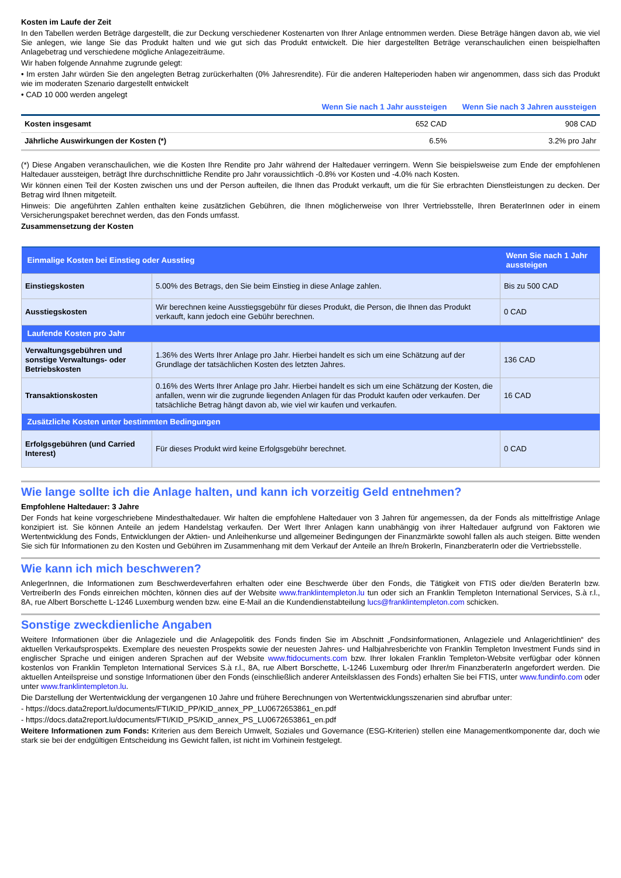Kosten im Laufe der Zeit
In den Tabellen werden Beträge dargestellt, die zur Deckung verschiedener Kostenarten von Ihrer Anlage entnommen werden. Diese Beträge hängen davon ab, wie viel Sie anlegen, wie lange Sie das Produkt halten und wie gut sich das Produkt entwickelt. Die hier dargestellten Beträge veranschaulichen einen beispielhaften Anlagebetrag und verschiedene mögliche Anlagezeiträume.
Wir haben folgende Annahme zugrunde gelegt:
• Im ersten Jahr würden Sie den angelegten Betrag zurückerhalten (0% Jahresrendite). Für die anderen Halteperioden haben wir angenommen, dass sich das Produkt wie im moderaten Szenario dargestellt entwickelt
• CAD 10 000 werden angelegt
| | Wenn Sie nach 1 Jahr aussteigen | Wenn Sie nach 3 Jahren aussteigen |
| --- | --- | --- |
| Kosten insgesamt | 652 CAD | 908 CAD |
| Jährliche Auswirkungen der Kosten (*) | 6.5% | 3.2% pro Jahr |
(*) Diese Angaben veranschaulichen, wie die Kosten Ihre Rendite pro Jahr während der Haltedauer verringern. Wenn Sie beispielsweise zum Ende der empfohlenen Haltedauer aussteigen, beträgt Ihre durchschnittliche Rendite pro Jahr voraussichtlich -0.8% vor Kosten und -4.0% nach Kosten.
Wir können einen Teil der Kosten zwischen uns und der Person aufteilen, die Ihnen das Produkt verkauft, um die für Sie erbrachten Dienstleistungen zu decken. Der Betrag wird Ihnen mitgeteilt.
Hinweis: Die angeführten Zahlen enthalten keine zusätzlichen Gebühren, die Ihnen möglicherweise von Ihrer Vertriebsstelle, Ihren BeraterInnen oder in einem Versicherungspaket berechnet werden, das den Fonds umfasst.
Zusammensetzung der Kosten
| Einmalige Kosten bei Einstieg oder Ausstieg | | Wenn Sie nach 1 Jahr aussteigen |
| --- | --- | --- |
| Einstiegskosten | 5.00% des Betrags, den Sie beim Einstieg in diese Anlage zahlen. | Bis zu 500 CAD |
| Ausstiegskosten | Wir berechnen keine Ausstiegsgebühr für dieses Produkt, die Person, die Ihnen das Produkt verkauft, kann jedoch eine Gebühr berechnen. | 0 CAD |
| Laufende Kosten pro Jahr | | |
| Verwaltungsgebühren und sonstige Verwaltungs- oder Betriebskosten | 1.36% des Werts Ihrer Anlage pro Jahr. Hierbei handelt es sich um eine Schätzung auf der Grundlage der tatsächlichen Kosten des letzten Jahres. | 136 CAD |
| Transaktionskosten | 0.16% des Werts Ihrer Anlage pro Jahr. Hierbei handelt es sich um eine Schätzung der Kosten, die anfallen, wenn wir die zugrunde liegenden Anlagen für das Produkt kaufen oder verkaufen. Der tatsächliche Betrag hängt davon ab, wie viel wir kaufen und verkaufen. | 16 CAD |
| Zusätzliche Kosten unter bestimmten Bedingungen | | |
| Erfolgsgebühren (und Carried Interest) | Für dieses Produkt wird keine Erfolgsgebühr berechnet. | 0 CAD |
Wie lange sollte ich die Anlage halten, und kann ich vorzeitig Geld entnehmen?
Empfohlene Haltedauer: 3 Jahre
Der Fonds hat keine vorgeschriebene Mindesthaltedauer. Wir halten die empfohlene Haltedauer von 3 Jahren für angemessen, da der Fonds als mittelfristige Anlage konzipiert ist. Sie können Anteile an jedem Handelstag verkaufen. Der Wert Ihrer Anlagen kann unabhängig von ihrer Haltedauer aufgrund von Faktoren wie Wertentwicklung des Fonds, Entwicklungen der Aktien- und Anleihenkurse und allgemeiner Bedingungen der Finanzmärkte sowohl fallen als auch steigen. Bitte wenden Sie sich für Informationen zu den Kosten und Gebühren im Zusammenhang mit dem Verkauf der Anteile an Ihre/n BrokerIn, FinanzberaterIn oder die Vertriebsstelle.
Wie kann ich mich beschweren?
AnlegerInnen, die Informationen zum Beschwerdeverfahren erhalten oder eine Beschwerde über den Fonds, die Tätigkeit von FTIS oder die/den BeraterIn bzw. VertreiberIn des Fonds einreichen möchten, können dies auf der Website www.franklintempleton.lu tun oder sich an Franklin Templeton International Services, S.à r.l., 8A, rue Albert Borschette L-1246 Luxemburg wenden bzw. eine E-Mail an die Kundendienstabteilung lucs@franklintempleton.com schicken.
Sonstige zweckdienliche Angaben
Weitere Informationen über die Anlageziele und die Anlagepolitik des Fonds finden Sie im Abschnitt „Fondsinformationen, Anlageziele und Anlagerichtlinien“ des aktuellen Verkaufsprospekts. Exemplare des neuesten Prospekts sowie der neuesten Jahres- und Halbjahresberichte von Franklin Templeton Investment Funds sind in englischer Sprache und einigen anderen Sprachen auf der Website www.ftidocuments.com bzw. Ihrer lokalen Franklin Templeton-Website verfügbar oder können kostenlos von Franklin Templeton International Services S.à r.l., 8A, rue Albert Borschette, L-1246 Luxemburg oder Ihrer/m FinanzberaterIn angefordert werden. Die aktuellen Anteilspreise und sonstige Informationen über den Fonds (einschließlich anderer Anteilsklassen des Fonds) erhalten Sie bei FTIS, unter www.fundinfo.com oder unter www.franklintempleton.lu.
Die Darstellung der Wertentwicklung der vergangenen 10 Jahre und frühere Berechnungen von Wertentwicklungsszenarien sind abrufbar unter:
- https://docs.data2report.lu/documents/FTI/KID_PP/KID_annex_PP_LU0672653861_en.pdf
- https://docs.data2report.lu/documents/FTI/KID_PS/KID_annex_PS_LU0672653861_en.pdf
Weitere Informationen zum Fonds: Kriterien aus dem Bereich Umwelt, Soziales und Governance (ESG-Kriterien) stellen eine Managementkomponente dar, doch wie stark sie bei der endgültigen Entscheidung ins Gewicht fallen, ist nicht im Vorhinein festgelegt.